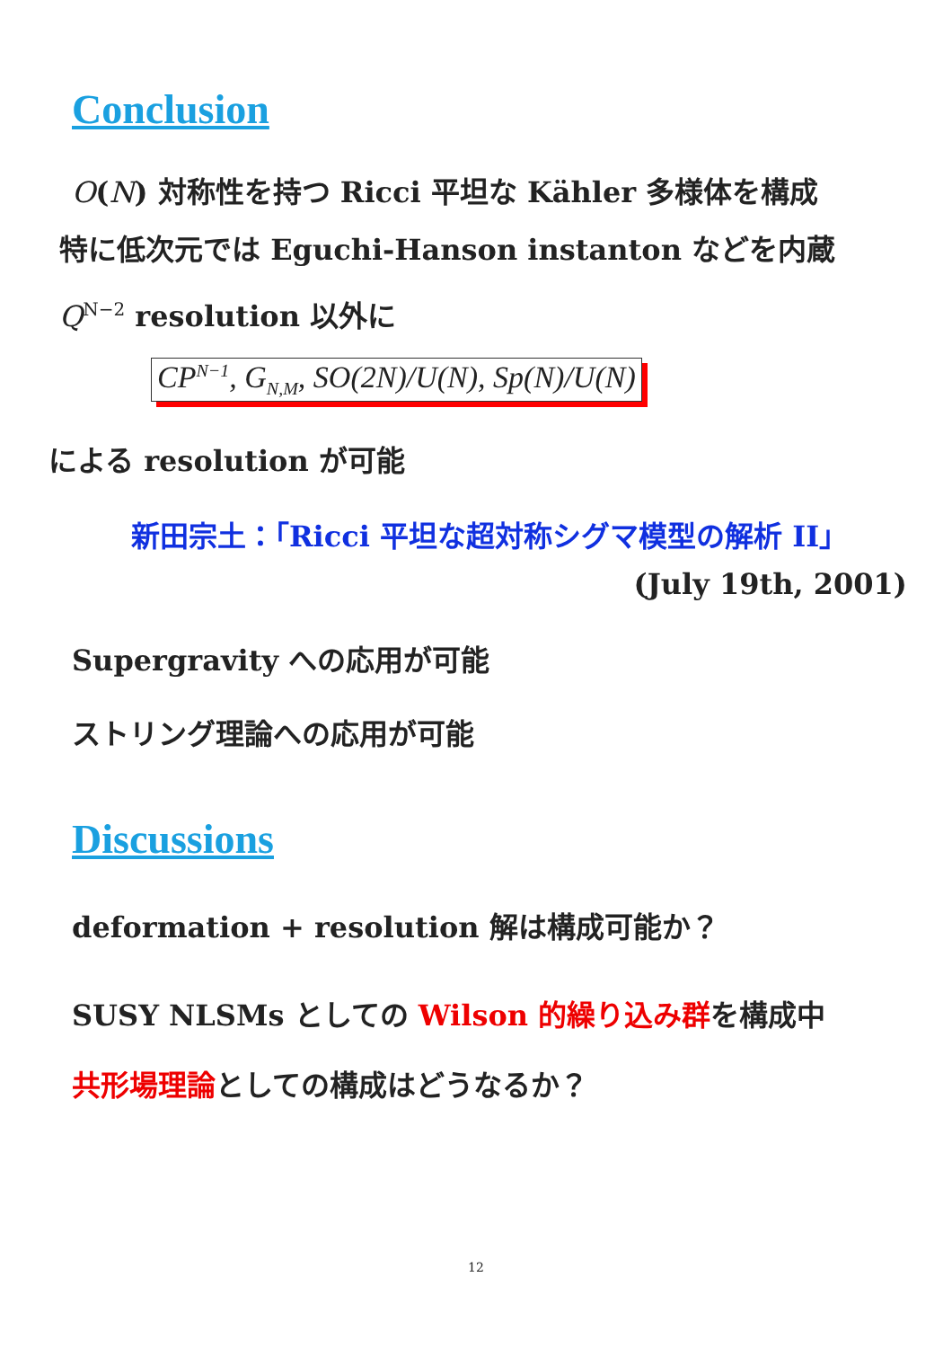Conclusion
O(N) 対称性を持つ Ricci 平坦な Kähler 多様体を構成
特に低次元では Eguchi-Hanson instanton などを内蔵
Q<sup>N−2</sup> resolution 以外に
CP<sup>N−1</sup>, G<sub>N,M</sub>, SO(2N)/U(N), Sp(N)/U(N)
による resolution が可能
新田宗土：「Ricci 平坦な超対称シグマ模型の解析 II」
(July 19th, 2001)
Supergravity への応用が可能
ストリング理論への応用が可能
Discussions
deformation + resolution 解は構成可能か？
SUSY NLSMs としての Wilson 的繰り込み群を構成中
共形場理論としての構成はどうなるか？
12